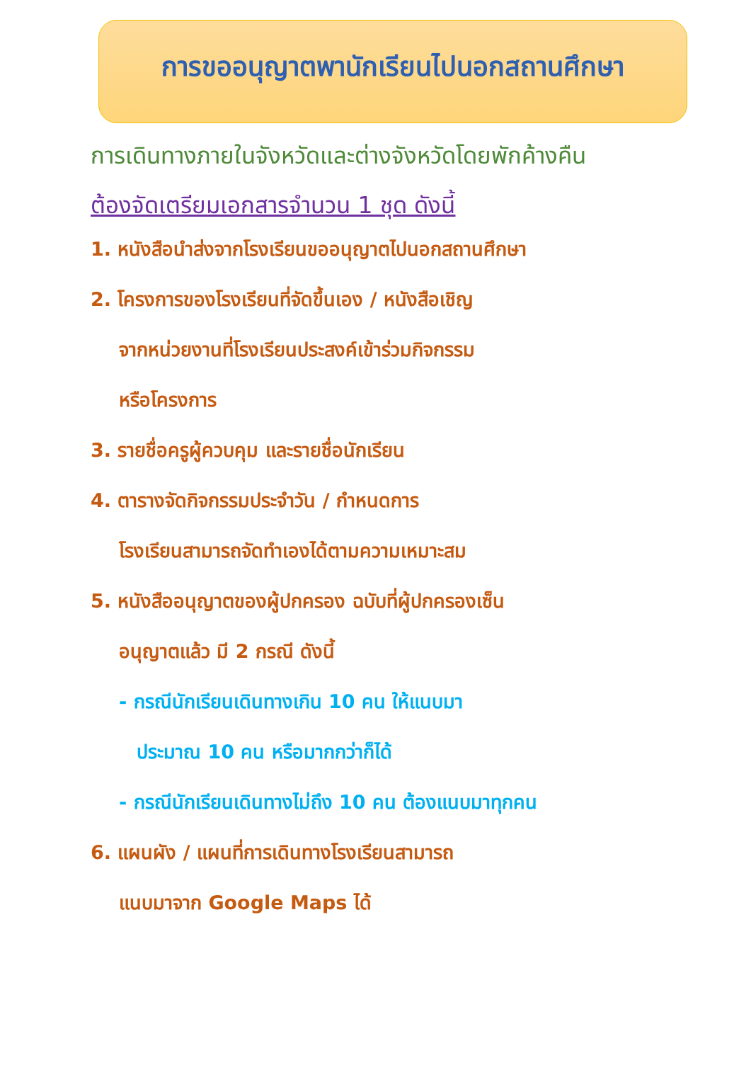การขออนุญาตพานักเรียนไปนอกสถานศึกษา
การเดินทางภายในจังหวัดและต่างจังหวัดโดยพักค้างคืน
ต้องจัดเตรียมเอกสารจำนวน 1 ชุด ดังนี้
1. หนังสือนำส่งจากโรงเรียนขออนุญาตไปนอกสถานศึกษา
2. โครงการของโรงเรียนที่จัดขึ้นเอง / หนังสือเชิญ
จากหน่วยงานที่โรงเรียนประสงค์เข้าร่วมกิจกรรม
หรือโครงการ
3. รายชื่อครูผู้ควบคุม และรายชื่อนักเรียน
4. ตารางจัดกิจกรรมประจำวัน / กำหนดการ
โรงเรียนสามารถจัดทำเองได้ตามความเหมาะสม
5. หนังสืออนุญาตของผู้ปกครอง ฉบับที่ผู้ปกครองเซ็น
อนุญาตแล้ว มี 2 กรณี ดังนี้
- กรณีนักเรียนเดินทางเกิน 10 คน ให้แนบมา
ประมาณ 10 คน หรือมากกว่าก็ได้
- กรณีนักเรียนเดินทางไม่ถึง 10 คน ต้องแนบมาทุกคน
6. แผนผัง / แผนที่การเดินทางโรงเรียนสามารถ
แนบมาจาก Google Maps ได้